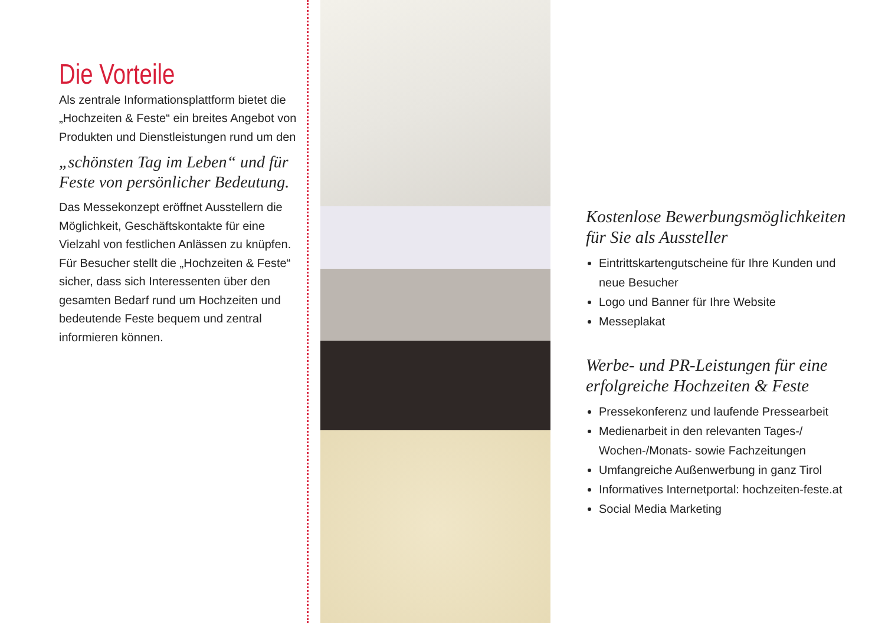Die Vorteile
Als zentrale Informationsplattform bietet die „Hochzeiten & Feste“ ein breites Angebot von Produkten und Dienstleistungen rund um den
„schönsten Tag im Leben“ und für Feste von persönlicher Bedeutung.
Das Messekonzept eröffnet Ausstellern die Möglichkeit, Geschäftskontakte für eine Vielzahl von festlichen Anlässen zu knüpfen. Für Besucher stellt die „Hochzeiten & Feste“ sicher, dass sich Interessenten über den gesamten Bedarf rund um Hochzeiten und bedeutende Feste bequem und zentral informieren können.
Kostenlose Bewerbungsmöglichkeiten für Sie als Aussteller
Eintrittskartengutscheine für Ihre Kunden und neue Besucher
Logo und Banner für Ihre Website
Messeplakat
Werbe- und PR-Leistungen für eine erfolgreiche Hochzeiten & Feste
Pressekonferenz und laufende Pressearbeit
Medienarbeit in den relevanten Tages-/ Wochen-/Monats- sowie Fachzeitungen
Umfangreiche Außenwerbung in ganz Tirol
Informatives Internetportal: hochzeiten-feste.at
Social Media Marketing